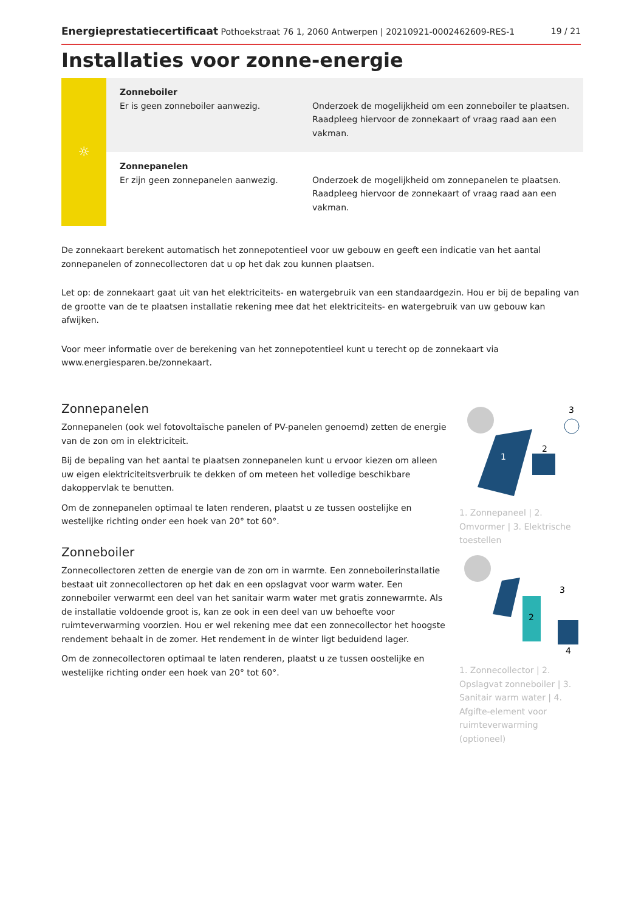Energieprestatiecertificaat Pothoekstraat 76 1, 2060 Antwerpen | 20210921-0002462609-RES-1 19 / 21
Installaties voor zonne-energie
☼
Zonneboiler
Er is geen zonneboiler aanwezig.
Onderzoek de mogelijkheid om een zonneboiler te plaatsen. Raadpleeg hiervoor de zonnekaart of vraag raad aan een vakman.
Zonnepanelen
Er zijn geen zonnepanelen aanwezig.
Onderzoek de mogelijkheid om zonnepanelen te plaatsen. Raadpleeg hiervoor de zonnekaart of vraag raad aan een vakman.
De zonnekaart berekent automatisch het zonnepotentieel voor uw gebouw en geeft een indicatie van het aantal zonnepanelen of zonnecollectoren dat u op het dak zou kunnen plaatsen.
Let op: de zonnekaart gaat uit van het elektriciteits- en watergebruik van een standaardgezin. Hou er bij de bepaling van de grootte van de te plaatsen installatie rekening mee dat het elektriciteits- en watergebruik van uw gebouw kan afwijken.
Voor meer informatie over de berekening van het zonnepotentieel kunt u terecht op de zonnekaart via www.energiesparen.be/zonnekaart.
Zonnepanelen
Zonnepanelen (ook wel fotovoltaïsche panelen of PV-panelen genoemd) zetten de energie van de zon om in elektriciteit.
Bij de bepaling van het aantal te plaatsen zonnepanelen kunt u ervoor kiezen om alleen uw eigen elektriciteitsverbruik te dekken of om meteen het volledige beschikbare dakoppervlak te benutten.
Om de zonnepanelen optimaal te laten renderen, plaatst u ze tussen oostelijke en westelijke richting onder een hoek van 20° tot 60°.
Zonneboiler
Zonnecollectoren zetten de energie van de zon om in warmte. Een zonneboilerinstallatie bestaat uit zonnecollectoren op het dak en een opslagvat voor warm water. Een zonneboiler verwarmt een deel van het sanitair warm water met gratis zonnewarmte. Als de installatie voldoende groot is, kan ze ook in een deel van uw behoefte voor ruimteverwarming voorzien. Hou er wel rekening mee dat een zonnecollector het hoogste rendement behaalt in de zomer. Het rendement in de winter ligt beduidend lager.
Om de zonnecollectoren optimaal te laten renderen, plaatst u ze tussen oostelijke en westelijke richting onder een hoek van 20° tot 60°.
1
2
3
1. Zonnepaneel | 2. Omvormer | 3. Elektrische toestellen
2
3
4
1. Zonnecollector | 2. Opslagvat zonneboiler | 3. Sanitair warm water | 4. Afgifte-element voor ruimteverwarming (optioneel)